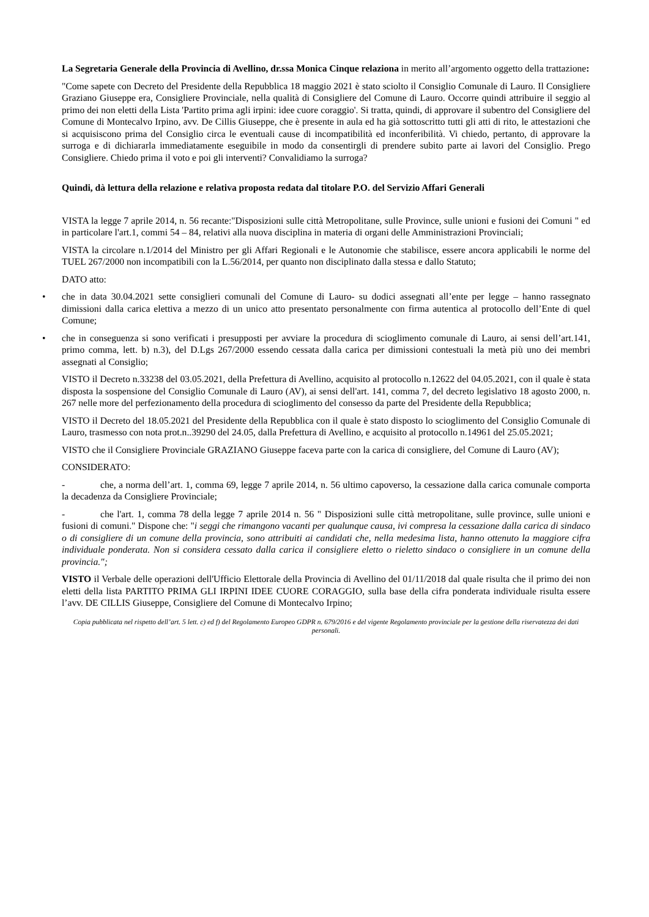La Segretaria Generale della Provincia di Avellino, dr.ssa Monica Cinque relaziona in merito all’argomento oggetto della trattazione:
"Come sapete con Decreto del Presidente della Repubblica 18 maggio 2021 è stato sciolto il Consiglio Comunale di Lauro. Il Consigliere Graziano Giuseppe era, Consigliere Provinciale, nella qualità di Consigliere del Comune di Lauro. Occorre quindi attribuire il seggio al primo dei non eletti della Lista 'Partito prima agli irpini: idee cuore coraggio'. Si tratta, quindi, di approvare il subentro del Consigliere del Comune di Montecalvo Irpino, avv. De Cillis Giuseppe, che è presente in aula ed ha già sottoscritto tutti gli atti di rito, le attestazioni che si acquisiscono prima del Consiglio circa le eventuali cause di incompatibilità ed inconferibilità. Vi chiedo, pertanto, di approvare la surroga e di dichiararla immediatamente eseguibile in modo da consentirgli di prendere subito parte ai lavori del Consiglio. Prego Consigliere. Chiedo prima il voto e poi gli interventi? Convalidiamo la surroga?
Quindi, dà lettura della relazione e relativa proposta redata dal titolare P.O. del Servizio Affari Generali
VISTA la legge 7 aprile 2014, n. 56 recante:"Disposizioni sulle città Metropolitane, sulle Province, sulle unioni e fusioni dei Comuni " ed in particolare l'art.1, commi 54 – 84, relativi alla nuova disciplina in materia di organi delle Amministrazioni Provinciali;
VISTA la circolare n.1/2014 del Ministro per gli Affari Regionali e le Autonomie che stabilisce, essere ancora applicabili le norme del TUEL 267/2000 non incompatibili con la L.56/2014, per quanto non disciplinato dalla stessa e dallo Statuto;
DATO atto:
• che in data 30.04.2021 sette consiglieri comunali del Comune di Lauro- su dodici assegnati all’ente per legge – hanno rassegnato dimissioni dalla carica elettiva a mezzo di un unico atto presentato personalmente con firma autentica al protocollo dell’Ente di quel Comune;
• che in conseguenza si sono verificati i presupposti per avviare la procedura di scioglimento comunale di Lauro, ai sensi dell’art.141, primo comma, lett. b) n.3), del D.Lgs 267/2000 essendo cessata dalla carica per dimissioni contestuali la metà più uno dei membri assegnati al Consiglio;
VISTO il Decreto n.33238 del 03.05.2021, della Prefettura di Avellino, acquisito al protocollo n.12622 del 04.05.2021, con il quale è stata disposta la sospensione del Consiglio Comunale di Lauro (AV), ai sensi dell'art. 141, comma 7, del decreto legislativo 18 agosto 2000, n. 267 nelle more del perfezionamento della procedura di scioglimento del consesso da parte del Presidente della Repubblica;
VISTO il Decreto del 18.05.2021 del Presidente della Repubblica con il quale è stato disposto lo scioglimento del Consiglio Comunale di Lauro, trasmesso con nota prot.n..39290 del 24.05, dalla Prefettura di Avellino, e acquisito al protocollo n.14961 del 25.05.2021;
VISTO che il Consigliere Provinciale GRAZIANO Giuseppe faceva parte con la carica di consigliere, del Comune di Lauro (AV);
CONSIDERATO:
- che, a norma dell’art. 1, comma 69, legge 7 aprile 2014, n. 56 ultimo capoverso, la cessazione dalla carica comunale comporta la decadenza da Consigliere Provinciale;
- che l'art. 1, comma 78 della legge 7 aprile 2014 n. 56 " Disposizioni sulle città metropolitane, sulle province, sulle unioni e fusioni di comuni." Dispone che: "i seggi che rimangono vacanti per qualunque causa, ivi compresa la cessazione dalla carica di sindaco o di consigliere di un comune della provincia, sono attribuiti ai candidati che, nella medesima lista, hanno ottenuto la maggiore cifra individuale ponderata. Non si considera cessato dalla carica il consigliere eletto o rieletto sindaco o consigliere in un comune della provincia.";
VISTO il Verbale delle operazioni dell'Ufficio Elettorale della Provincia di Avellino del 01/11/2018 dal quale risulta che il primo dei non eletti della lista PARTITO PRIMA GLI IRPINI IDEE CUORE CORAGGIO, sulla base della cifra ponderata individuale risulta essere l’avv. DE CILLIS Giuseppe, Consigliere del Comune di Montecalvo Irpino;
Copia pubblicata nel rispetto dell’art. 5 lett. c) ed f) del Regolamento Europeo GDPR n. 679/2016 e del vigente Regolamento provinciale per la gestione della riservatezza dei dati personali.